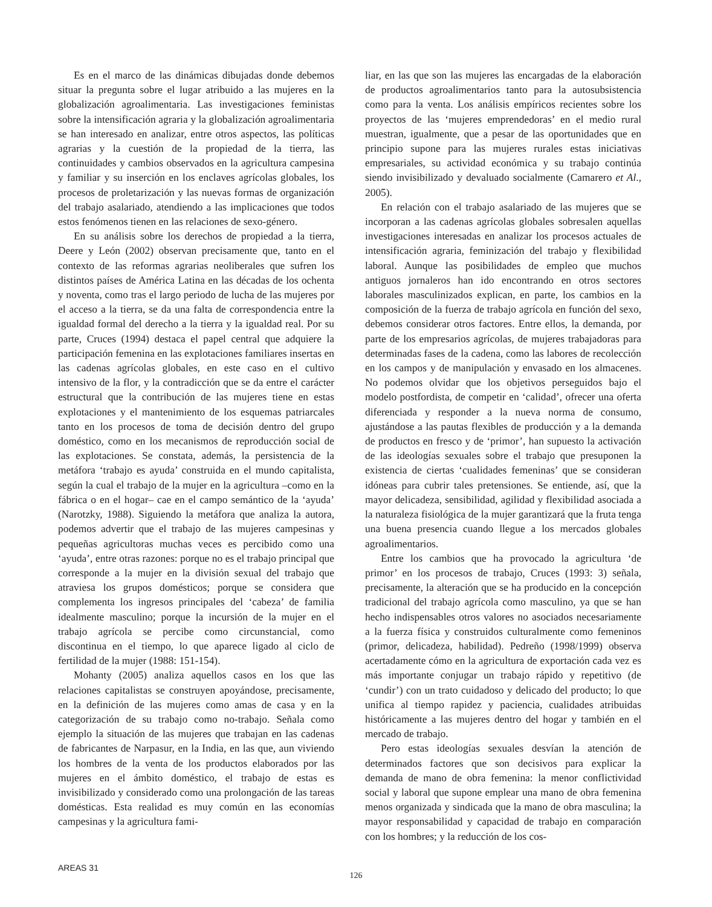Es en el marco de las dinámicas dibujadas donde debemos situar la pregunta sobre el lugar atribuido a las mujeres en la globalización agroalimentaria. Las investigaciones feministas sobre la intensificación agraria y la globalización agroalimentaria se han interesado en analizar, entre otros aspectos, las políticas agrarias y la cuestión de la propiedad de la tierra, las continuidades y cambios observados en la agricultura campesina y familiar y su inserción en los enclaves agrícolas globales, los procesos de proletarización y las nuevas formas de organización del trabajo asalariado, atendiendo a las implicaciones que todos estos fenómenos tienen en las relaciones de sexo-género.
En su análisis sobre los derechos de propiedad a la tierra, Deere y León (2002) observan precisamente que, tanto en el contexto de las reformas agrarias neoliberales que sufren los distintos países de América Latina en las décadas de los ochenta y noventa, como tras el largo periodo de lucha de las mujeres por el acceso a la tierra, se da una falta de correspondencia entre la igualdad formal del derecho a la tierra y la igualdad real. Por su parte, Cruces (1994) destaca el papel central que adquiere la participación femenina en las explotaciones familiares insertas en las cadenas agrícolas globales, en este caso en el cultivo intensivo de la flor, y la contradicción que se da entre el carácter estructural que la contribución de las mujeres tiene en estas explotaciones y el mantenimiento de los esquemas patriarcales tanto en los procesos de toma de decisión dentro del grupo doméstico, como en los mecanismos de reproducción social de las explotaciones. Se constata, además, la persistencia de la metáfora ‘trabajo es ayuda’ construida en el mundo capitalista, según la cual el trabajo de la mujer en la agricultura –como en la fábrica o en el hogar– cae en el campo semántico de la ‘ayuda’ (Narotzky, 1988). Siguiendo la metáfora que analiza la autora, podemos advertir que el trabajo de las mujeres campesinas y pequeñas agricultoras muchas veces es percibido como una ‘ayuda’, entre otras razones: porque no es el trabajo principal que corresponde a la mujer en la división sexual del trabajo que atraviesa los grupos domésticos; porque se considera que complementa los ingresos principales del ‘cabeza’ de familia idealmente masculino; porque la incursión de la mujer en el trabajo agrícola se percibe como circunstancial, como discontinua en el tiempo, lo que aparece ligado al ciclo de fertilidad de la mujer (1988: 151-154).
Mohanty (2005) analiza aquellos casos en los que las relaciones capitalistas se construyen apoyándose, precisamente, en la definición de las mujeres como amas de casa y en la categorización de su trabajo como no-trabajo. Señala como ejemplo la situación de las mujeres que trabajan en las cadenas de fabricantes de Narpasur, en la India, en las que, aun viviendo los hombres de la venta de los productos elaborados por las mujeres en el ámbito doméstico, el trabajo de estas es invisibilizado y considerado como una prolongación de las tareas domésticas. Esta realidad es muy común en las economías campesinas y la agricultura fami-
liar, en las que son las mujeres las encargadas de la elaboración de productos agroalimentarios tanto para la autosubsistencia como para la venta. Los análisis empíricos recientes sobre los proyectos de las ‘mujeres emprendedoras’ en el medio rural muestran, igualmente, que a pesar de las oportunidades que en principio supone para las mujeres rurales estas iniciativas empresariales, su actividad económica y su trabajo continúa siendo invisibilizado y devaluado socialmente (Camarero et Al., 2005).
En relación con el trabajo asalariado de las mujeres que se incorporan a las cadenas agrícolas globales sobresalen aquellas investigaciones interesadas en analizar los procesos actuales de intensificación agraria, feminización del trabajo y flexibilidad laboral. Aunque las posibilidades de empleo que muchos antiguos jornaleros han ido encontrando en otros sectores laborales masculinizados explican, en parte, los cambios en la composición de la fuerza de trabajo agrícola en función del sexo, debemos considerar otros factores. Entre ellos, la demanda, por parte de los empresarios agrícolas, de mujeres trabajadoras para determinadas fases de la cadena, como las labores de recolección en los campos y de manipulación y envasado en los almacenes. No podemos olvidar que los objetivos perseguidos bajo el modelo postfordista, de competir en ‘calidad’, ofrecer una oferta diferenciada y responder a la nueva norma de consumo, ajustándose a las pautas flexibles de producción y a la demanda de productos en fresco y de ‘primor’, han supuesto la activación de las ideologías sexuales sobre el trabajo que presuponen la existencia de ciertas ‘cualidades femeninas’ que se consideran idóneas para cubrir tales pretensiones. Se entiende, así, que la mayor delicadeza, sensibilidad, agilidad y flexibilidad asociada a la naturaleza fisiológica de la mujer garantizará que la fruta tenga una buena presencia cuando llegue a los mercados globales agroalimentarios.
Entre los cambios que ha provocado la agricultura ‘de primor’ en los procesos de trabajo, Cruces (1993: 3) señala, precisamente, la alteración que se ha producido en la concepción tradicional del trabajo agrícola como masculino, ya que se han hecho indispensables otros valores no asociados necesariamente a la fuerza física y construidos culturalmente como femeninos (primor, delicadeza, habilidad). Pedreño (1998/1999) observa acertadamente cómo en la agricultura de exportación cada vez es más importante conjugar un trabajo rápido y repetitivo (de ‘cundir’) con un trato cuidadoso y delicado del producto; lo que unifica al tiempo rapidez y paciencia, cualidades atribuidas históricamente a las mujeres dentro del hogar y también en el mercado de trabajo.
Pero estas ideologías sexuales desvían la atención de determinados factores que son decisivos para explicar la demanda de mano de obra femenina: la menor conflictividad social y laboral que supone emplear una mano de obra femenina menos organizada y sindicada que la mano de obra masculina; la mayor responsabilidad y capacidad de trabajo en comparación con los hombres; y la reducción de los cos-
AREAS 31
126